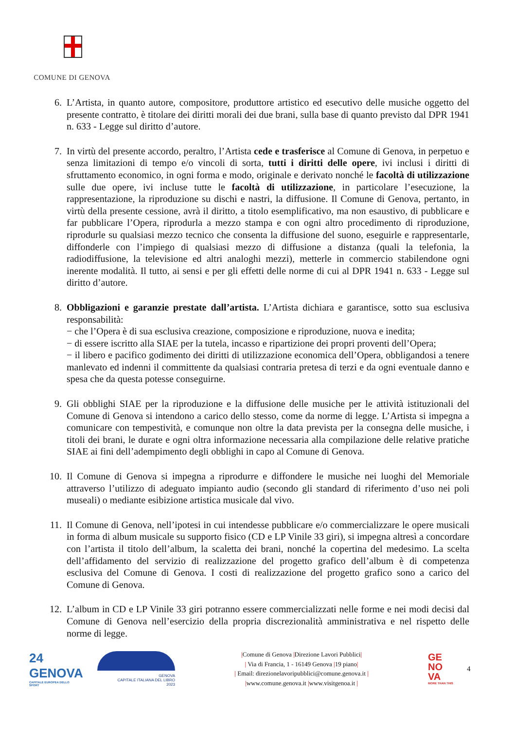COMUNE DI GENOVA
6. L’Artista, in quanto autore, compositore, produttore artistico ed esecutivo delle musiche oggetto del presente contratto, è titolare dei diritti morali dei due brani, sulla base di quanto previsto dal DPR 1941 n. 633 - Legge sul diritto d’autore.
7. In virtù del presente accordo, peraltro, l’Artista cede e trasferisce al Comune di Genova, in perpetuo e senza limitazioni di tempo e/o vincoli di sorta, tutti i diritti delle opere, ivi inclusi i diritti di sfruttamento economico, in ogni forma e modo, originale e derivato nonché le facoltà di utilizzazione sulle due opere, ivi incluse tutte le facoltà di utilizzazione, in particolare l’esecuzione, la rappresentazione, la riproduzione su dischi e nastri, la diffusione. Il Comune di Genova, pertanto, in virtù della presente cessione, avrà il diritto, a titolo esemplificativo, ma non esaustivo, di pubblicare e far pubblicare l’Opera, riprodurla a mezzo stampa e con ogni altro procedimento di riproduzione, riprodurle su qualsiasi mezzo tecnico che consenta la diffusione del suono, eseguirle e rappresentarle, diffonderle con l’impiego di qualsiasi mezzo di diffusione a distanza (quali la telefonia, la radiodiffusione, la televisione ed altri analoghi mezzi), metterle in commercio stabilendone ogni inerente modalità. Il tutto, ai sensi e per gli effetti delle norme di cui al DPR 1941 n. 633 - Legge sul diritto d’autore.
8. Obbligazioni e garanzie prestate dall’artista. L’Artista dichiara e garantisce, sotto sua esclusiva responsabilità:
− che l’Opera è di sua esclusiva creazione, composizione e riproduzione, nuova e inedita;
− di essere iscritto alla SIAE per la tutela, incasso e ripartizione dei propri proventi dell’Opera;
− il libero e pacifico godimento dei diritti di utilizzazione economica dell’Opera, obbligandosi a tenere manlevato ed indenni il committente da qualsiasi contraria pretesa di terzi e da ogni eventuale danno e spesa che da questa potesse conseguirne.
9. Gli obblighi SIAE per la riproduzione e la diffusione delle musiche per le attività istituzionali del Comune di Genova si intendono a carico dello stesso, come da norme di legge. L’Artista si impegna a comunicare con tempestività, e comunque non oltre la data prevista per la consegna delle musiche, i titoli dei brani, le durate e ogni oltra informazione necessaria alla compilazione delle relative pratiche SIAE ai fini dell’adempimento degli obblighi in capo al Comune di Genova.
10. Il Comune di Genova si impegna a riprodurre e diffondere le musiche nei luoghi del Memoriale attraverso l’utilizzo di adeguato impianto audio (secondo gli standard di riferimento d’uso nei poli museali) o mediante esibizione artistica musicale dal vivo.
11. Il Comune di Genova, nell’ipotesi in cui intendesse pubblicare e/o commercializzare le opere musicali in forma di album musicale su supporto fisico (CD e LP Vinile 33 giri), si impegna altresì a concordare con l’artista il titolo dell’album, la scaletta dei brani, nonché la copertina del medesimo. La scelta dell’affidamento del servizio di realizzazione del progetto grafico dell’album è di competenza esclusiva del Comune di Genova. I costi di realizzazione del progetto grafico sono a carico del Comune di Genova.
12. L’album in CD e LP Vinile 33 giri potranno essere commercializzati nelle forme e nei modi decisi dal Comune di Genova nell’esercizio della propria discrezionalità amministrativa e nel rispetto delle norme di legge.
24
GENOVA
CAPITALE EUROPEA DELLO SPORT
GENOVA
CAPITALE ITALIANA DEL LIBRO
2023
|Comune di Genova |Direzione Lavori Pubblici|
| Via di Francia, 1 - 16149 Genova |19 piano|
| Email: direzionelavoripubblici@comune.genova.it |
|www.comune.genova.it |www.visitgenoa.it |
GE
NO
VA
MORE THAN THIS
4